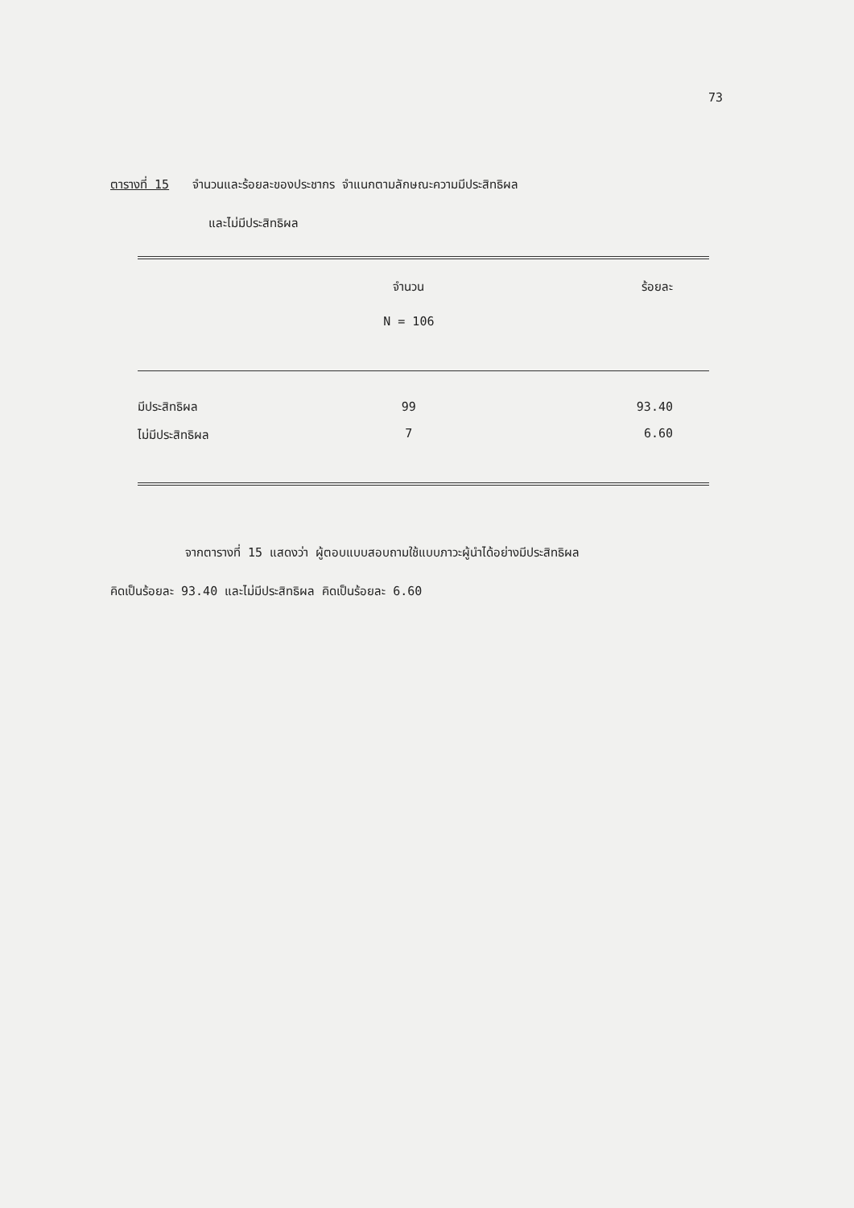73
ตารางที่ 15 จำนวนและร้อยละของประชากร จำแนกตามลักษณะความมีประสิทธิผล
และไม่มีประสิทธิผล
| | จำนวน | ร้อยละ |
| --- | --- | --- |
| | N = 106 | |
| มีประสิทธิผล | 99 | 93.40 |
| ไม่มีประสิทธิผล | 7 | 6.60 |
จากตารางที่ 15 แสดงว่า ผู้ตอบแบบสอบถามใช้แบบภาวะผู้นำได้อย่างมีประสิทธิผล
คิดเป็นร้อยละ 93.40 และไม่มีประสิทธิผล คิดเป็นร้อยละ 6.60